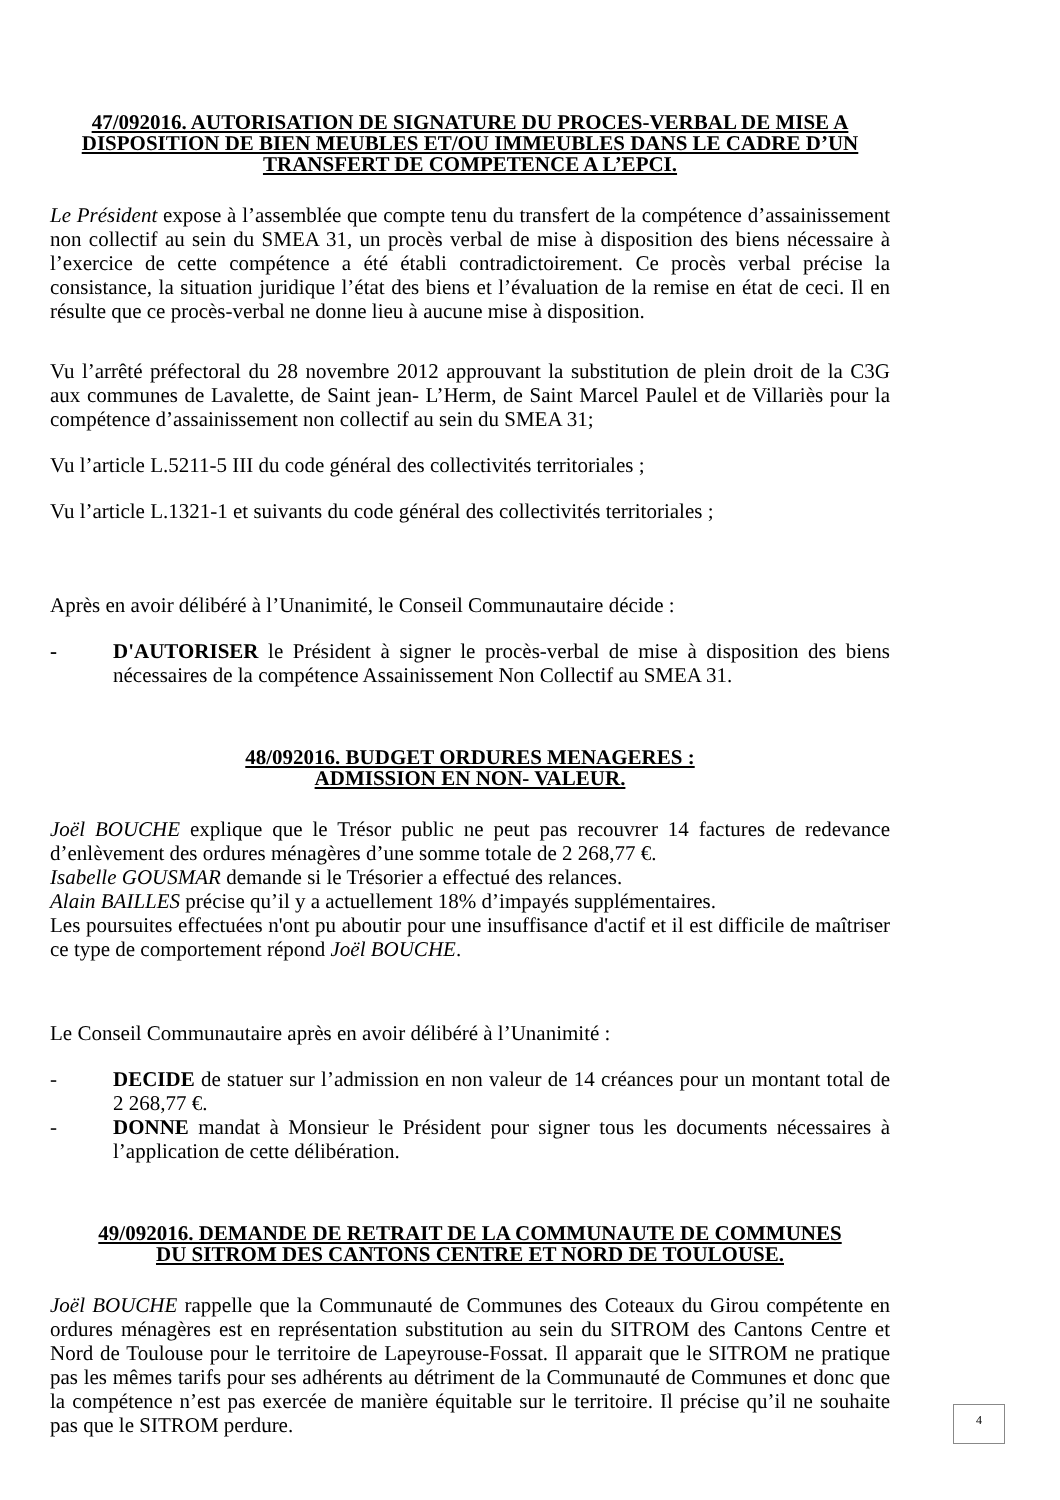47/092016. AUTORISATION DE SIGNATURE DU PROCES-VERBAL DE MISE A DISPOSITION DE BIEN MEUBLES ET/OU IMMEUBLES DANS LE CADRE D’UN TRANSFERT DE COMPETENCE A L’EPCI.
Le Président expose à l’assemblée que compte tenu du transfert de la compétence d’assainissement non collectif au sein du SMEA 31, un procès verbal de mise à disposition des biens nécessaire à l’exercice de cette compétence a été établi contradictoirement. Ce procès verbal précise la consistance, la situation juridique l’état des biens et l’évaluation de la remise en état de ceci. Il en résulte que ce procès-verbal ne donne lieu à aucune mise à disposition.
Vu l’arrêté préfectoral du 28 novembre 2012 approuvant la substitution de plein droit de la C3G aux communes de Lavalette, de Saint jean- L’Herm, de Saint Marcel Paulel et de Villariès pour la compétence d’assainissement non collectif au sein du SMEA 31;
Vu l’article L.5211-5 III du code général des collectivités territoriales ;
Vu l’article L.1321-1 et suivants du code général des collectivités territoriales ;
Après en avoir délibéré à l’Unanimité, le Conseil Communautaire décide :
- D'AUTORISER le Président à signer le procès-verbal de mise à disposition des biens nécessaires de la compétence Assainissement Non Collectif au SMEA 31.
48/092016. BUDGET ORDURES MENAGERES :
ADMISSION EN NON- VALEUR.
Joël BOUCHE explique que le Trésor public ne peut pas recouvrer 14 factures de redevance d’enlèvement des ordures ménagères d’une somme totale de 2 268,77 €.
Isabelle GOUSMAR demande si le Trésorier a effectué des relances.
Alain BAILLES précise qu’il y a actuellement 18% d’impayés supplémentaires.
Les poursuites effectuées n'ont pu aboutir pour une insuffisance d'actif et il est difficile de maîtriser ce type de comportement répond Joël BOUCHE.
Le Conseil Communautaire après en avoir délibéré à l’Unanimité :
- DECIDE de statuer sur l’admission en non valeur de 14 créances pour un montant total de 2 268,77 €.
- DONNE mandat à Monsieur le Président pour signer tous les documents nécessaires à l’application de cette délibération.
49/092016. DEMANDE DE RETRAIT DE LA COMMUNAUTE DE COMMUNES
DU SITROM DES CANTONS CENTRE ET NORD DE TOULOUSE.
Joël BOUCHE rappelle que la Communauté de Communes des Coteaux du Girou compétente en ordures ménagères est en représentation substitution au sein du SITROM des Cantons Centre et Nord de Toulouse pour le territoire de Lapeyrouse-Fossat. Il apparait que le SITROM ne pratique pas les mêmes tarifs pour ses adhérents au détriment de la Communauté de Communes et donc que la compétence n’est pas exercée de manière équitable sur le territoire. Il précise qu’il ne souhaite pas que le SITROM perdure.
4